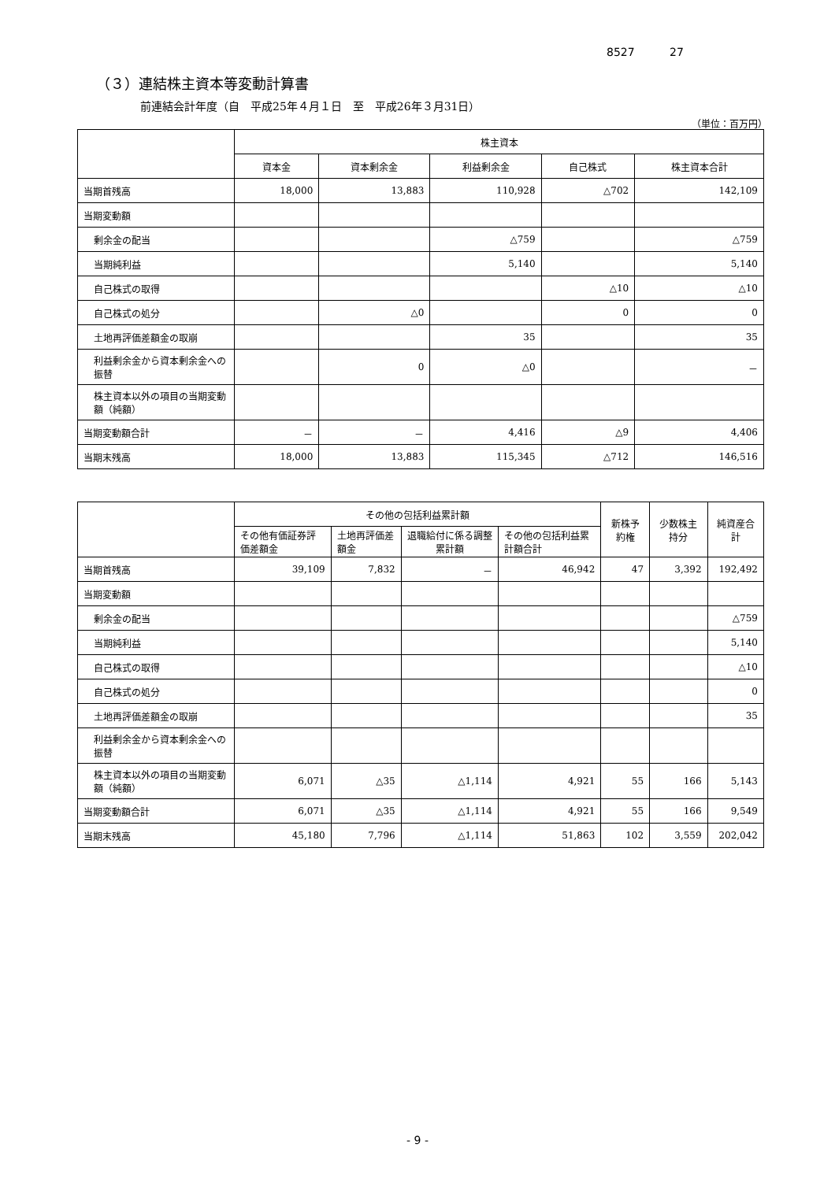8527 27
（３）連結株主資本等変動計算書
前連結会計年度（自　平成25年４月１日　至　平成26年３月31日）
（単位：百万円）
| | 株主資本 | | | | |
| --- | --- | --- | --- | --- | --- |
| | 資本金 | 資本剰余金 | 利益剰余金 | 自己株式 | 株主資本合計 |
| 当期首残高 | 18,000 | 13,883 | 110,928 | △702 | 142,109 |
| 当期変動額 | | | | | |
| 剰余金の配当 | | | △759 | | △759 |
| 当期純利益 | | | 5,140 | | 5,140 |
| 自己株式の取得 | | | | △10 | △10 |
| 自己株式の処分 | | △0 | | 0 | 0 |
| 土地再評価差額金の取崩 | | | 35 | | 35 |
| 利益剰余金から資本剰余金への振替 | | 0 | △0 | | － |
| 株主資本以外の項目の当期変動額（純額） | | | | | |
| 当期変動額合計 | － | － | 4,416 | △9 | 4,406 |
| 当期末残高 | 18,000 | 13,883 | 115,345 | △712 | 146,516 |
| | その他の包括利益累計額 | | | | 新株予約権 | 少数株主持分 | 純資産合計 |
| --- | --- | --- | --- | --- | --- | --- | --- |
| | その他有価証券評価差額金 | 土地再評価差額金 | 退職給付に係る調整累計額 | その他の包括利益累計額合計 | | | |
| 当期首残高 | 39,109 | 7,832 | － | 46,942 | 47 | 3,392 | 192,492 |
| 当期変動額 | | | | | | | |
| 剰余金の配当 | | | | | | | △759 |
| 当期純利益 | | | | | | | 5,140 |
| 自己株式の取得 | | | | | | | △10 |
| 自己株式の処分 | | | | | | | 0 |
| 土地再評価差額金の取崩 | | | | | | | 35 |
| 利益剰余金から資本剰余金への振替 | | | | | | | |
| 株主資本以外の項目の当期変動額（純額） | 6,071 | △35 | △1,114 | 4,921 | 55 | 166 | 5,143 |
| 当期変動額合計 | 6,071 | △35 | △1,114 | 4,921 | 55 | 166 | 9,549 |
| 当期末残高 | 45,180 | 7,796 | △1,114 | 51,863 | 102 | 3,559 | 202,042 |
- 9 -